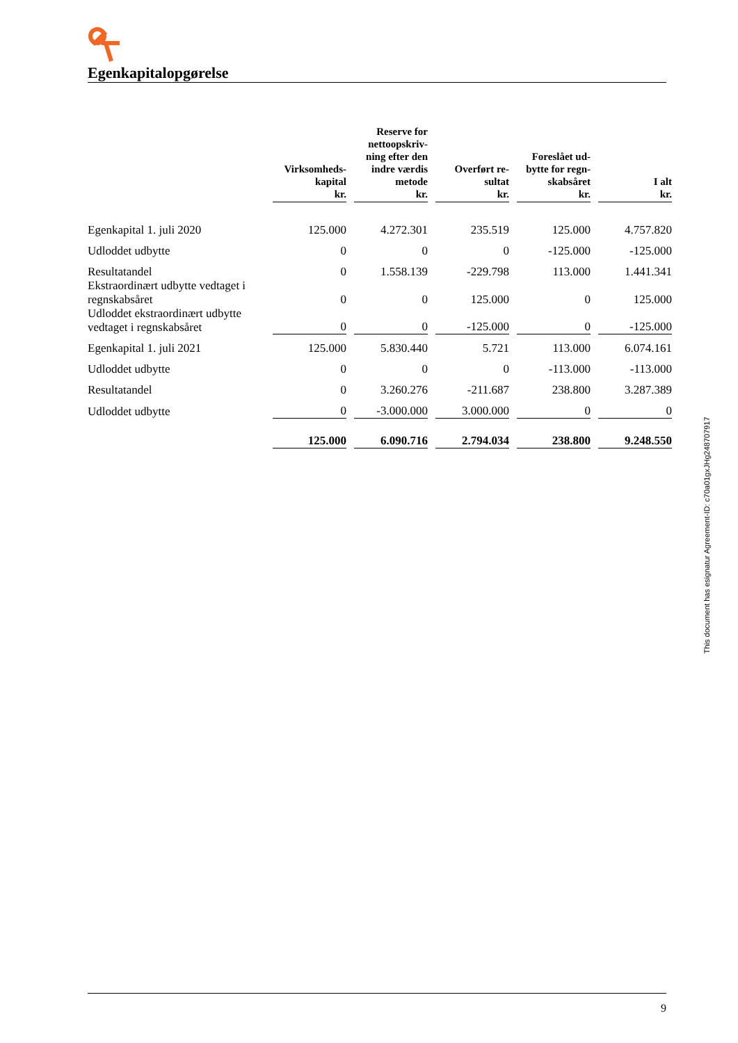Egenkapitalopgørelse
| | Virksomheds- kapital kr. | Reserve for nettoopskriv- ning efter den indre værdis metode kr. | Overført re- sultat kr. | Foreslået ud- bytte for regn- skabsåret kr. | I alt kr. |
| --- | --- | --- | --- | --- | --- |
| Egenkapital 1. juli 2020 | 125.000 | 4.272.301 | 235.519 | 125.000 | 4.757.820 |
| Udloddet udbytte | 0 | 0 | 0 | -125.000 | -125.000 |
| Resultatandel | 0 | 1.558.139 | -229.798 | 113.000 | 1.441.341 |
| Ekstraordinært udbytte vedtaget i regnskabsåret | 0 | 0 | 125.000 | 0 | 125.000 |
| Udloddet ekstraordinært udbytte vedtaget i regnskabsåret | 0 | 0 | -125.000 | 0 | -125.000 |
| Egenkapital 1. juli 2021 | 125.000 | 5.830.440 | 5.721 | 113.000 | 6.074.161 |
| Udloddet udbytte | 0 | 0 | 0 | -113.000 | -113.000 |
| Resultatandel | 0 | 3.260.276 | -211.687 | 238.800 | 3.287.389 |
| Udloddet udbytte | 0 | -3.000.000 | 3.000.000 | 0 | 0 |
| | 125.000 | 6.090.716 | 2.794.034 | 238.800 | 9.248.550 |
This document has esignatur Agreement-ID: c70a01gxJHg248707917
9